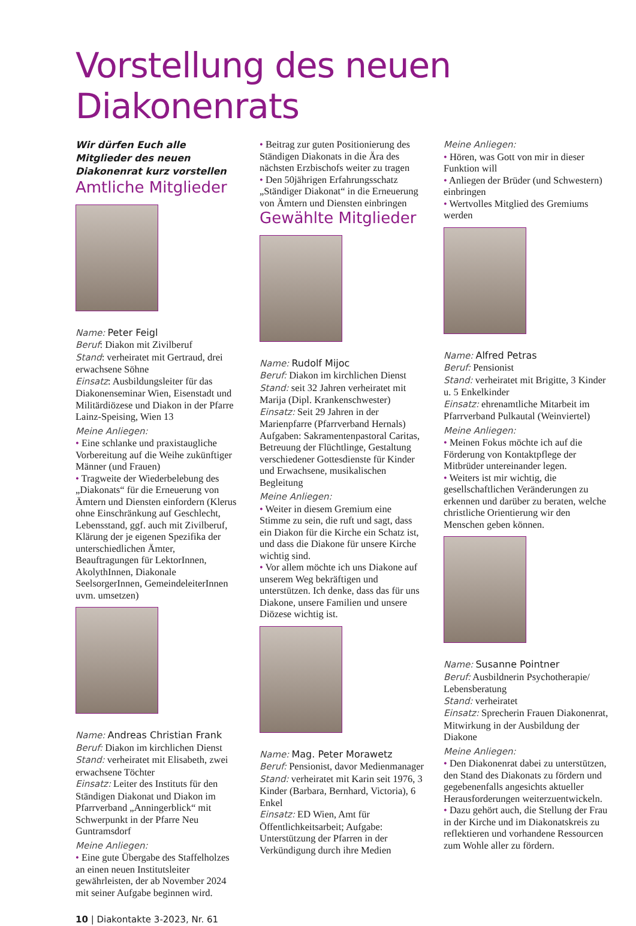Vorstellung des neuen Diakonenrats
Wir dürfen Euch alle Mitglieder des neuen Diakonenrat kurz vorstellen
Amtliche Mitglieder
Name: Peter Feigl
Beruf: Diakon mit Zivilberuf
Stand: verheiratet mit Gertraud, drei erwachsene Söhne
Einsatz: Ausbildungsleiter für das Diakonenseminar Wien, Eisenstadt und Militärdiözese und Diakon in der Pfarre Lainz-Speising, Wien 13
Meine Anliegen:
• Eine schlanke und praxistaugliche Vorbereitung auf die Weihe zukünftiger Männer (und Frauen)
• Tragweite der Wiederbelebung des „Diakonats“ für die Erneuerung von Ämtern und Diensten einfordern (Klerus ohne Einschränkung auf Geschlecht, Lebensstand, ggf. auch mit Zivilberuf, Klärung der je eigenen Spezifika der unterschiedlichen Ämter, Beauftragungen für LektorInnen, AkolythInnen, Diakonale SeelsorgerInnen, GemeindeleiterInnen uvm. umsetzen)
Name: Andreas Christian Frank
Beruf: Diakon im kirchlichen Dienst
Stand: verheiratet mit Elisabeth, zwei erwachsene Töchter
Einsatz: Leiter des Instituts für den Ständigen Diakonat und Diakon im Pfarrverband „Anningerblick“ mit Schwerpunkt in der Pfarre Neu Guntramsdorf
Meine Anliegen:
• Eine gute Übergabe des Staffelholzes an einen neuen Institutsleiter gewährleisten, der ab November 2024 mit seiner Aufgabe beginnen wird.
10 | Diakontakte 3-2023, Nr. 61
• Beitrag zur guten Positionierung des Ständigen Diakonats in die Ära des nächsten Erzbischofs weiter zu tragen
• Den 50jährigen Erfahrungsschatz „Ständiger Diakonat“ in die Erneuerung von Ämtern und Diensten einbringen
Gewählte Mitglieder
Name: Rudolf Mijoc
Beruf: Diakon im kirchlichen Dienst
Stand: seit 32 Jahren verheiratet mit Marija (Dipl. Krankenschwester)
Einsatz: Seit 29 Jahren in der Marienpfarre (Pfarrverband Hernals) Aufgaben: Sakramentenpastoral Caritas, Betreuung der Flüchtlinge, Gestaltung verschiedener Gottesdienste für Kinder und Erwachsene, musikalischen Begleitung
Meine Anliegen:
• Weiter in diesem Gremium eine Stimme zu sein, die ruft und sagt, dass ein Diakon für die Kirche ein Schatz ist, und dass die Diakone für unsere Kirche wichtig sind.
• Vor allem möchte ich uns Diakone auf unserem Weg bekräftigen und unterstützen. Ich denke, dass das für uns Diakone, unsere Familien und unsere Diözese wichtig ist.
Name: Mag. Peter Morawetz
Beruf: Pensionist, davor Medienmanager
Stand: verheiratet mit Karin seit 1976, 3 Kinder (Barbara, Bernhard, Victoria), 6 Enkel
Einsatz: ED Wien, Amt für Öffentlichkeitsarbeit; Aufgabe: Unterstützung der Pfarren in der Verkündigung durch ihre Medien
Meine Anliegen:
• Hören, was Gott von mir in dieser Funktion will
• Anliegen der Brüder (und Schwestern) einbringen
• Wertvolles Mitglied des Gremiums werden
Name: Alfred Petras
Beruf: Pensionist
Stand: verheiratet mit Brigitte, 3 Kinder u. 5 Enkelkinder
Einsatz: ehrenamtliche Mitarbeit im Pfarrverband Pulkautal (Weinviertel)
Meine Anliegen:
• Meinen Fokus möchte ich auf die Förderung von Kontaktpflege der Mitbrüder untereinander legen.
• Weiters ist mir wichtig, die gesellschaftlichen Veränderungen zu erkennen und darüber zu beraten, welche christliche Orientierung wir den Menschen geben können.
Name: Susanne Pointner
Beruf: Ausbildnerin Psychotherapie/ Lebensberatung
Stand: verheiratet
Einsatz: Sprecherin Frauen Diakonenrat, Mitwirkung in der Ausbildung der Diakone
Meine Anliegen:
• Den Diakonenrat dabei zu unterstützen, den Stand des Diakonats zu fördern und gegebenenfalls angesichts aktueller Herausforderungen weiterzuentwickeln.
• Dazu gehört auch, die Stellung der Frau in der Kirche und im Diakonatskreis zu reflektieren und vorhandene Ressourcen zum Wohle aller zu fördern.